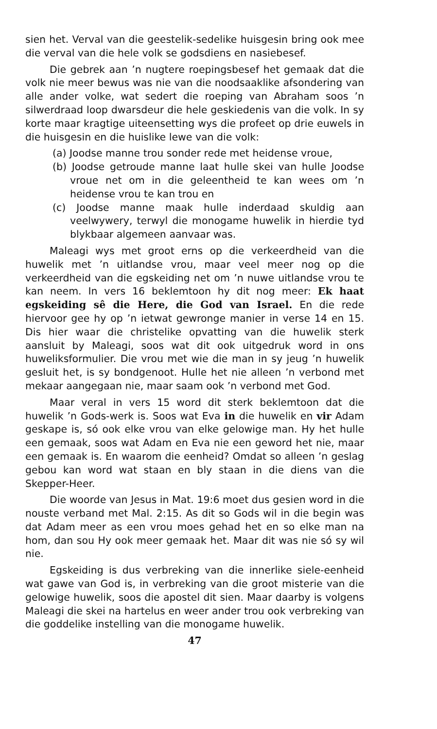sien het. Verval van die geestelik-sedelike huisgesin bring ook mee die verval van die hele volk se godsdiens en nasiebesef.
Die gebrek aan ’n nugtere roepingsbesef het gemaak dat die volk nie meer bewus was nie van die noodsaaklike afsondering van alle ander volke, wat sedert die roeping van Abraham soos ’n silwerdraad loop dwarsdeur die hele geskiedenis van die volk. In sy korte maar kragtige uiteensetting wys die profeet op drie euwels in die huisgesin en die huislike lewe van die volk:
(a) Joodse manne trou sonder rede met heidense vroue,
(b) Joodse getroude manne laat hulle skei van hulle Joodse vroue net om in die geleentheid te kan wees om ’n heidense vrou te kan trou en
(c) Joodse manne maak hulle inderdaad skuldig aan veelwywery, terwyl die monogame huwelik in hierdie tyd blykbaar algemeen aanvaar was.
Maleagi wys met groot erns op die verkeerdheid van die huwelik met ’n uitlandse vrou, maar veel meer nog op die verkeerdheid van die egskeiding net om ’n nuwe uitlandse vrou te kan neem. In vers 16 beklemtoon hy dit nog meer: Ek haat egskeiding sê die Here, die God van Israel. En die rede hiervoor gee hy op ’n ietwat gewronge manier in verse 14 en 15. Dis hier waar die christelike opvatting van die huwelik sterk aansluit by Maleagi, soos wat dit ook uitgedruk word in ons huweliksformulier. Die vrou met wie die man in sy jeug ’n huwelik gesluit het, is sy bondgenoot. Hulle het nie alleen ’n verbond met mekaar aangegaan nie, maar saam ook ’n verbond met God.
Maar veral in vers 15 word dit sterk beklemtoon dat die huwelik ’n Gods-werk is. Soos wat Eva in die huwelik en vir Adam geskape is, só ook elke vrou van elke gelowige man. Hy het hulle een gemaak, soos wat Adam en Eva nie een geword het nie, maar een gemaak is. En waarom die eenheid? Omdat so alleen ’n geslag gebou kan word wat staan en bly staan in die diens van die Skepper-Heer.
Die woorde van Jesus in Mat. 19:6 moet dus gesien word in die nouste verband met Mal. 2:15. As dit so Gods wil in die begin was dat Adam meer as een vrou moes gehad het en so elke man na hom, dan sou Hy ook meer gemaak het. Maar dit was nie só sy wil nie.
Egskeiding is dus verbreking van die innerlike siele-eenheid wat gawe van God is, in verbreking van die groot misterie van die gelowige huwelik, soos die apostel dit sien. Maar daarby is volgens Maleagi die skei na hartelus en weer ander trou ook verbreking van die goddelike instelling van die monogame huwelik.
47